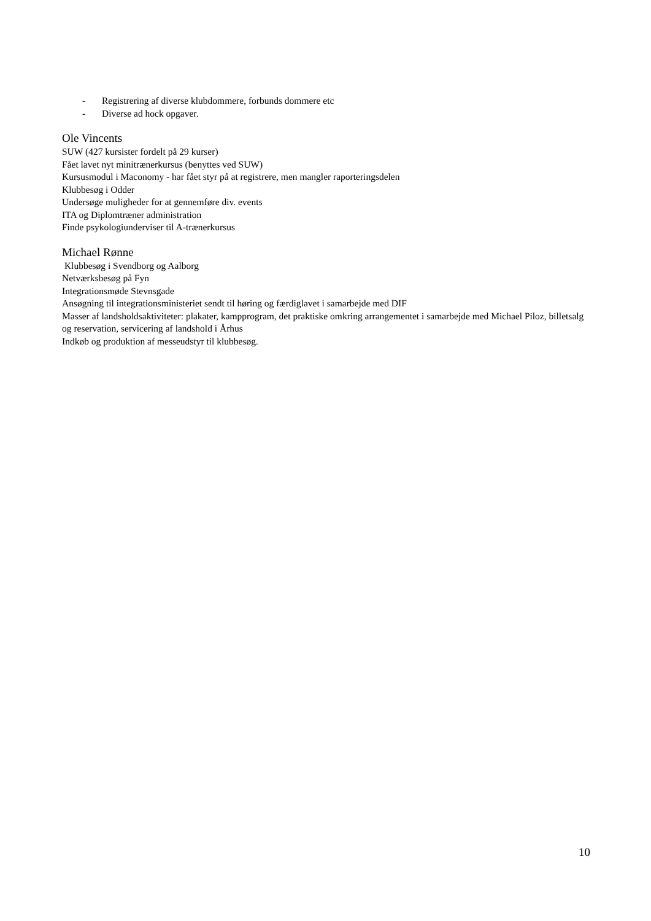- Registrering af diverse klubdommere, forbunds dommere etc
- Diverse ad hock opgaver.
Ole Vincents
SUW (427 kursister fordelt på 29 kurser)
Fået lavet nyt minitrænerkursus (benyttes ved SUW)
Kursusmodul i Maconomy - har fået styr på at registrere, men mangler raporteringsdelen
Klubbesøg i Odder
Undersøge muligheder for at gennemføre div. events
ITA og Diplomtræner administration
Finde psykologiunderviser til A-trænerkursus
Michael Rønne
Klubbesøg i Svendborg og Aalborg
Netværksbesøg på Fyn
Integrationsmøde Stevnsgade
Ansøgning til integrationsministeriet sendt til høring og færdiglavet i samarbejde med DIF
Masser af landsholdsaktiviteter: plakater, kampprogram, det praktiske omkring arrangementet i samarbejde med Michael Piloz, billetsalg og reservation, servicering af landshold i Århus
Indkøb og produktion af messeudstyr til klubbesøg.
10